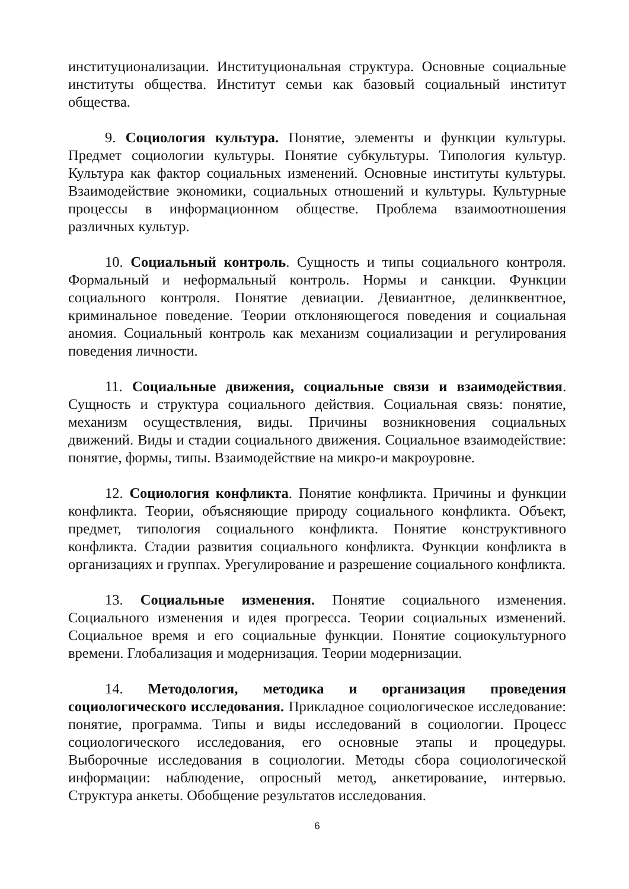институционализации. Институциональная структура. Основные социальные институты общества. Институт семьи как базовый социальный институт общества.
9. Социология культура. Понятие, элементы и функции культуры. Предмет социологии культуры. Понятие субкультуры. Типология культур. Культура как фактор социальных изменений. Основные институты культуры. Взаимодействие экономики, социальных отношений и культуры. Культурные процессы в информационном обществе. Проблема взаимоотношения различных культур.
10. Социальный контроль. Сущность и типы социального контроля. Формальный и неформальный контроль. Нормы и санкции. Функции социального контроля. Понятие девиации. Девиантное, делинквентное, криминальное поведение. Теории отклоняющегося поведения и социальная аномия. Социальный контроль как механизм социализации и регулирования поведения личности.
11. Социальные движения, социальные связи и взаимодействия. Сущность и структура социального действия. Социальная связь: понятие, механизм осуществления, виды. Причины возникновения социальных движений. Виды и стадии социального движения. Социальное взаимодействие: понятие, формы, типы. Взаимодействие на микро-и макроуровне.
12. Социология конфликта. Понятие конфликта. Причины и функции конфликта. Теории, объясняющие природу социального конфликта. Объект, предмет, типология социального конфликта. Понятие конструктивного конфликта. Стадии развития социального конфликта. Функции конфликта в организациях и группах. Урегулирование и разрешение социального конфликта.
13. Социальные изменения. Понятие социального изменения. Социального изменения и идея прогресса. Теории социальных изменений. Социальное время и его социальные функции. Понятие социокультурного времени. Глобализация и модернизация. Теории модернизации.
14. Методология, методика и организация проведения социологического исследования. Прикладное социологическое исследование: понятие, программа. Типы и виды исследований в социологии. Процесс социологического исследования, его основные этапы и процедуры. Выборочные исследования в социологии. Методы сбора социологической информации: наблюдение, опросный метод, анкетирование, интервью. Структура анкеты. Обобщение результатов исследования.
6